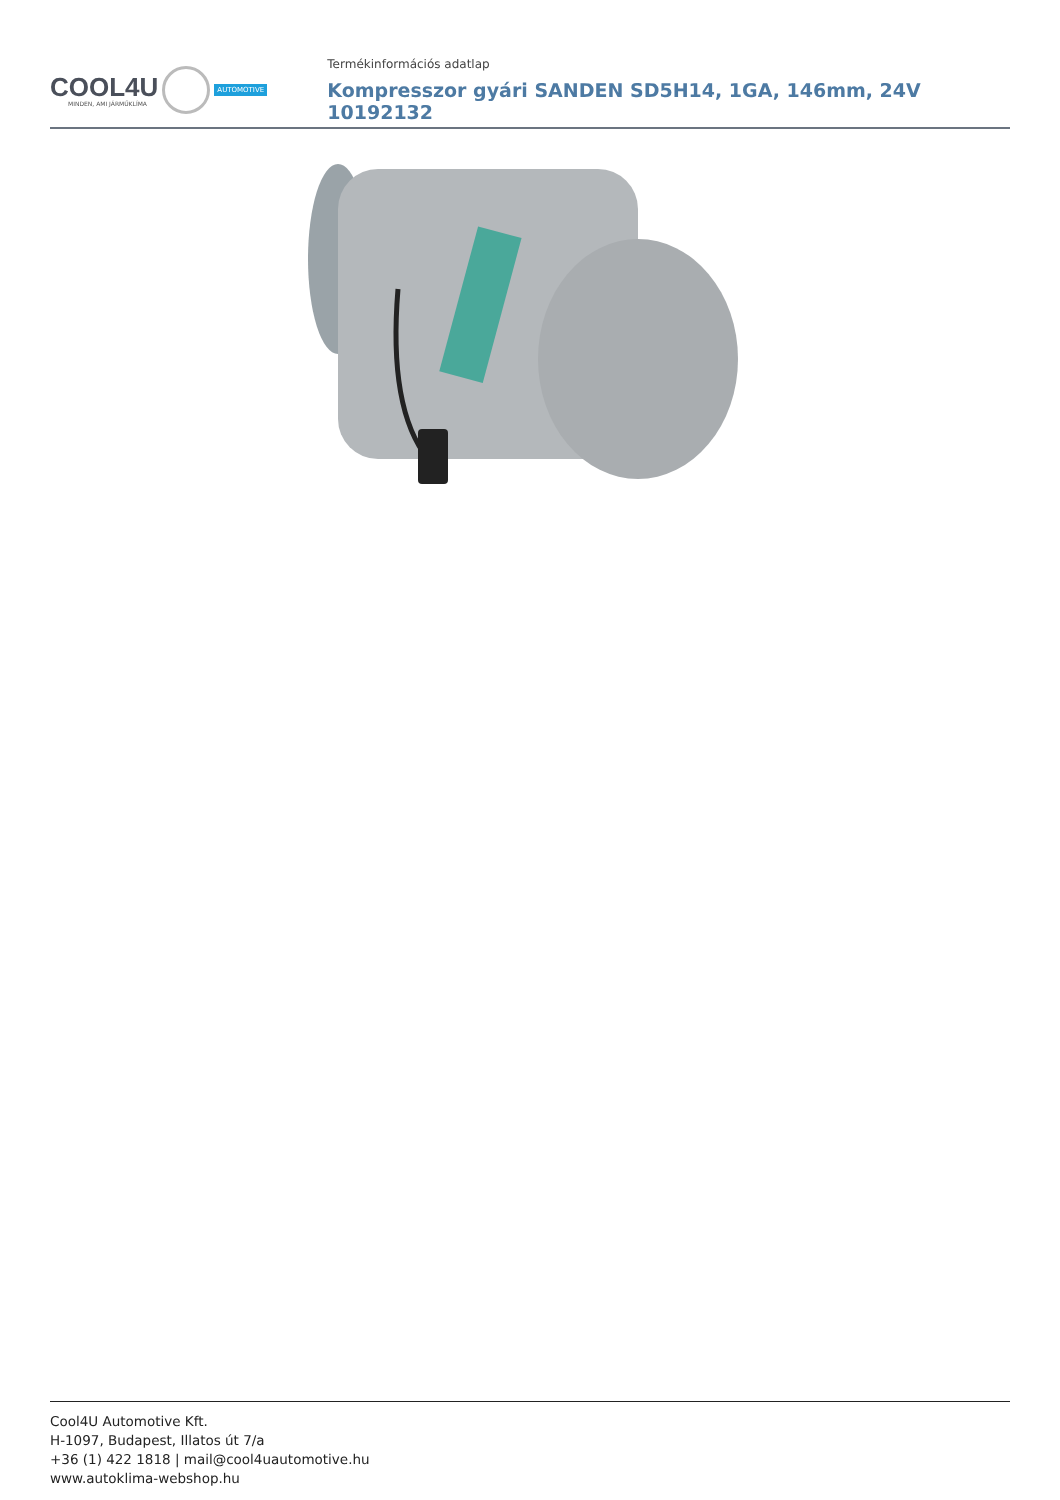COOL4U
MINDEN, AMI JÁRMŰKLÍMA
AUTOMOTIVE
Termékinformációs adatlap
Kompresszor gyári SANDEN SD5H14, 1GA, 146mm, 24V 10192132
Cool4U Automotive Kft.
H-1097, Budapest, Illatos út 7/a
+36 (1) 422 1818 | mail@cool4uautomotive.hu
www.autoklima-webshop.hu